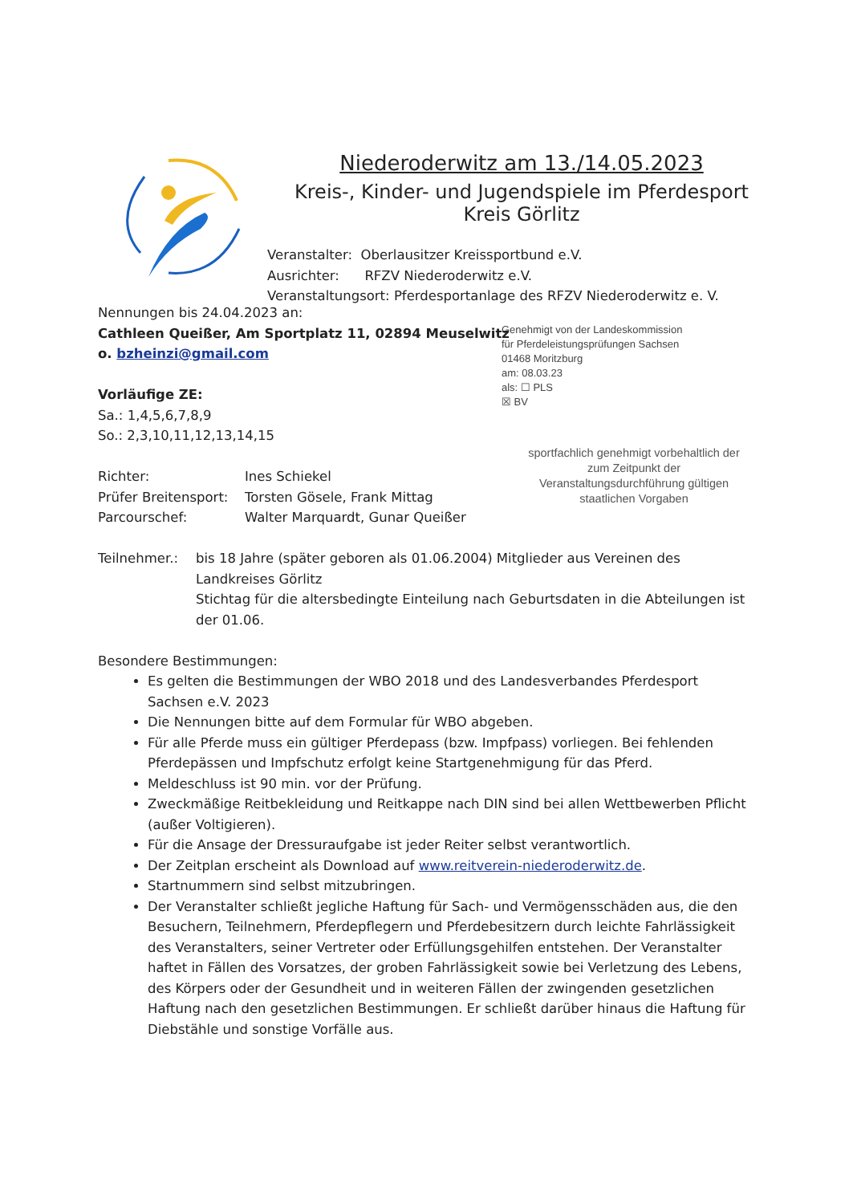Niederoderwitz am 13./14.05.2023
Kreis-, Kinder- und Jugendspiele im Pferdesport
Kreis Görlitz
Veranstalter: Oberlausitzer Kreissportbund e.V.
Ausrichter: RFZV Niederoderwitz e.V.
Veranstaltungsort: Pferdesportanlage des RFZV Niederoderwitz e. V.
Genehmigt von der Landeskommission
für Pferdeleistungsprüfungen Sachsen
01468 Moritzburg
am: 08.03.23
als: ☐ PLS
☒ BV
sportfachlich genehmigt vorbehaltlich der zum Zeitpunkt der Veranstaltungsdurchführung gültigen staatlichen Vorgaben
Nennungen bis 24.04.2023 an:
Cathleen Queißer, Am Sportplatz 11, 02894 Meuselwitz
o. bzheinzi@gmail.com
Vorläufige ZE:
Sa.: 1,4,5,6,7,8,9
So.: 2,3,10,11,12,13,14,15
Richter: Ines Schiekel
Prüfer Breitensport: Torsten Gösele, Frank Mittag
Parcourschef: Walter Marquardt, Gunar Queißer
Teilnehmer.: bis 18 Jahre (später geboren als 01.06.2004) Mitglieder aus Vereinen des Landkreises Görlitz
Stichtag für die altersbedingte Einteilung nach Geburtsdaten in die Abteilungen ist der 01.06.
Besondere Bestimmungen:
Es gelten die Bestimmungen der WBO 2018 und des Landesverbandes Pferdesport Sachsen e.V. 2023
Die Nennungen bitte auf dem Formular für WBO abgeben.
Für alle Pferde muss ein gültiger Pferdepass (bzw. Impfpass) vorliegen. Bei fehlenden Pferdepässen und Impfschutz erfolgt keine Startgenehmigung für das Pferd.
Meldeschluss ist 90 min. vor der Prüfung.
Zweckmäßige Reitbekleidung und Reitkappe nach DIN sind bei allen Wettbewerben Pflicht (außer Voltigieren).
Für die Ansage der Dressuraufgabe ist jeder Reiter selbst verantwortlich.
Der Zeitplan erscheint als Download auf www.reitverein-niederoderwitz.de.
Startnummern sind selbst mitzubringen.
Der Veranstalter schließt jegliche Haftung für Sach- und Vermögensschäden aus, die den Besuchern, Teilnehmern, Pferdepflegern und Pferdebesitzern durch leichte Fahrlässigkeit des Veranstalters, seiner Vertreter oder Erfüllungsgehilfen entstehen. Der Veranstalter haftet in Fällen des Vorsatzes, der groben Fahrlässigkeit sowie bei Verletzung des Lebens, des Körpers oder der Gesundheit und in weiteren Fällen der zwingenden gesetzlichen Haftung nach den gesetzlichen Bestimmungen. Er schließt darüber hinaus die Haftung für Diebstähle und sonstige Vorfälle aus.